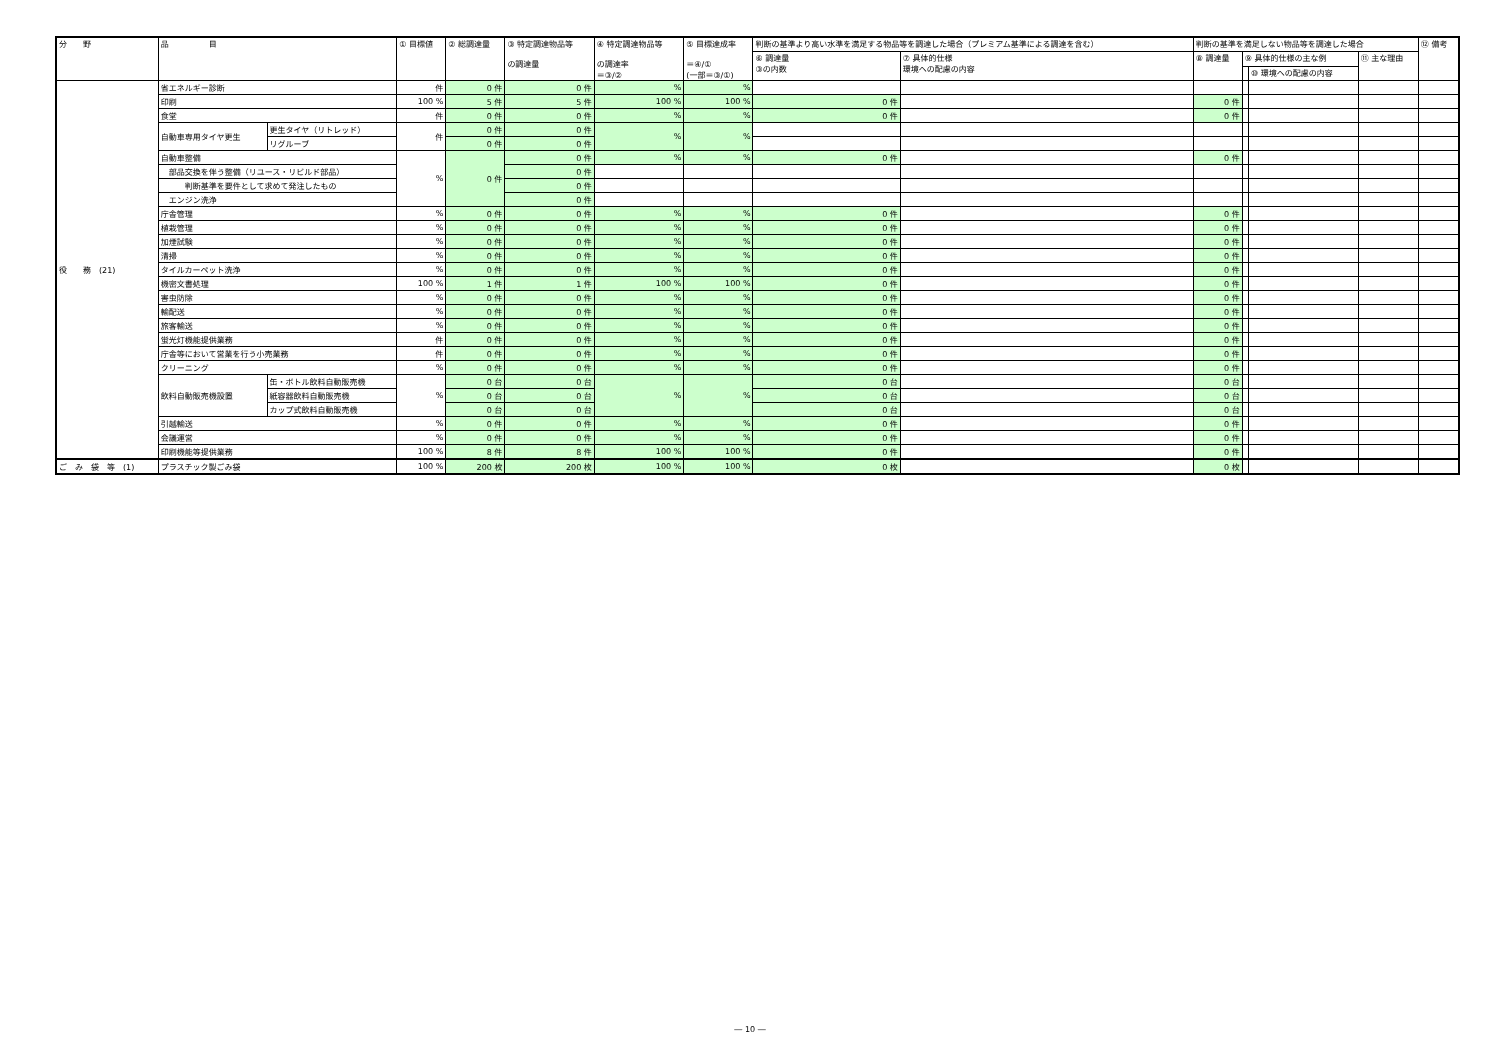| 分 野 | 品 目 | | ① 目標値 | ② 総調達量 | ③ 特定調達物品等 の調達量 | ④ 特定調達物品等 の調達率 ＝③/② | ⑤ 目標達成率 ＝④/① (一部＝③/①) | 判断の基準より高い水準を満足する物品等を調達した場合（プレミアム基準による調達を含む） | | 判断の基準を満足しない物品等を調達した場合 | | | | ⑫ 備考 |
| --- | --- | --- | --- | --- | --- | --- | --- | --- | --- | --- | --- | --- | --- | --- |
| | | | | | | | | ⑥ 調達量 ③の内数 | ⑦ 具体的仕様 環境への配慮の内容 | ⑧ 調達量 | ⑨ 具体的仕様の主な例 | | ⑪ 主な理由 | |
| | | | | | | | | | | | | ⑩ 環境への配慮の内容 | | |
| 役 務 (21) | 省エネルギー診断 | | 件 | 0 件 | 0 件 | % | % | | | | | | | |
| | 印刷 | | 100 % | 5 件 | 5 件 | 100 % | 100 % | 0 件 | | 0 件 | | | | |
| | 食堂 | | 件 | 0 件 | 0 件 | % | % | 0 件 | | 0 件 | | | | |
| | 自動車専用タイヤ更生 | 更生タイヤ（リトレッド） | 件 | 0 件 | 0 件 | % | % | | | | | | | |
| | | リグルーブ | | 0 件 | 0 件 | | | | | | | | | |
| | 自動車整備 | | % | 0 件 | 0 件 | % | % | 0 件 | | 0 件 | | | | |
| | 部品交換を伴う整備（リユース・リビルド部品） | | | | 0 件 | | | | | | | | | |
| | 判断基準を要件として求めて発注したもの | | | | 0 件 | | | | | | | | | |
| | エンジン洗浄 | | | | 0 件 | | | | | | | | | |
| | 庁舎管理 | | % | 0 件 | 0 件 | % | % | 0 件 | | 0 件 | | | | |
| | 植栽管理 | | % | 0 件 | 0 件 | % | % | 0 件 | | 0 件 | | | | |
| | 加煙試験 | | % | 0 件 | 0 件 | % | % | 0 件 | | 0 件 | | | | |
| | 清掃 | | % | 0 件 | 0 件 | % | % | 0 件 | | 0 件 | | | | |
| | タイルカーペット洗浄 | | % | 0 件 | 0 件 | % | % | 0 件 | | 0 件 | | | | |
| | 機密文書処理 | | 100 % | 1 件 | 1 件 | 100 % | 100 % | 0 件 | | 0 件 | | | | |
| | 害虫防除 | | % | 0 件 | 0 件 | % | % | 0 件 | | 0 件 | | | | |
| | 輸配送 | | % | 0 件 | 0 件 | % | % | 0 件 | | 0 件 | | | | |
| | 旅客輸送 | | % | 0 件 | 0 件 | % | % | 0 件 | | 0 件 | | | | |
| | 蛍光灯機能提供業務 | | 件 | 0 件 | 0 件 | % | % | 0 件 | | 0 件 | | | | |
| | 庁舎等において営業を行う小売業務 | | 件 | 0 件 | 0 件 | % | % | 0 件 | | 0 件 | | | | |
| | クリーニング | | % | 0 件 | 0 件 | % | % | 0 件 | | 0 件 | | | | |
| | 飲料自動販売機設置 | 缶・ボトル飲料自動販売機 | % | 0 台 | 0 台 | % | % | 0 台 | | 0 台 | | | | |
| | | 紙容器飲料自動販売機 | | 0 台 | 0 台 | | | 0 台 | | 0 台 | | | | |
| | | カップ式飲料自動販売機 | | 0 台 | 0 台 | | | 0 台 | | 0 台 | | | | |
| | 引越輸送 | | % | 0 件 | 0 件 | % | % | 0 件 | | 0 件 | | | | |
| | 会議運営 | | % | 0 件 | 0 件 | % | % | 0 件 | | 0 件 | | | | |
| | 印刷機能等提供業務 | | 100 % | 8 件 | 8 件 | 100 % | 100 % | 0 件 | | 0 件 | | | | |
| ご み 袋 等 (1) | プラスチック製ごみ袋 | | 100 % | 200 枚 | 200 枚 | 100 % | 100 % | 0 枚 | | 0 枚 | | | | |
― 10 ―